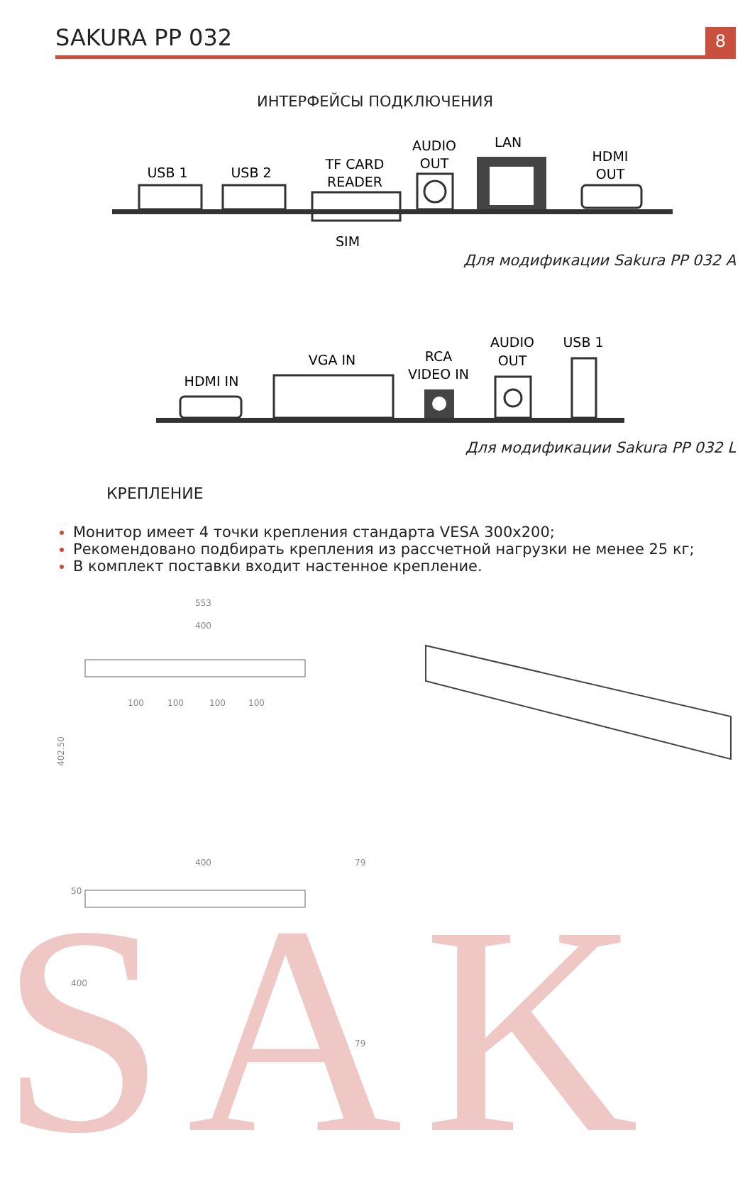SAK
SAKURA PP 032
8
ИНТЕРФЕЙСЫ ПОДКЛЮЧЕНИЯ
USB 1
USB 2
TF CARD
READER
AUDIO
OUT
LAN
HDMI
OUT
SIM
Для модификации Sakura PP 032 A
HDMI IN
VGA IN
RCA
VIDEO IN
AUDIO
OUT
USB 1
Для модификации Sakura PP 032 L
КРЕПЛЕНИЕ
Монитор имеет 4 точки крепления стандарта VESA 300x200;
Рекомендовано подбирать крепления из рассчетной нагрузки не менее 25 кг;
В комплект поставки входит настенное крепление.
553
400
100
100
100
100
402.50
400
79
50
400
79